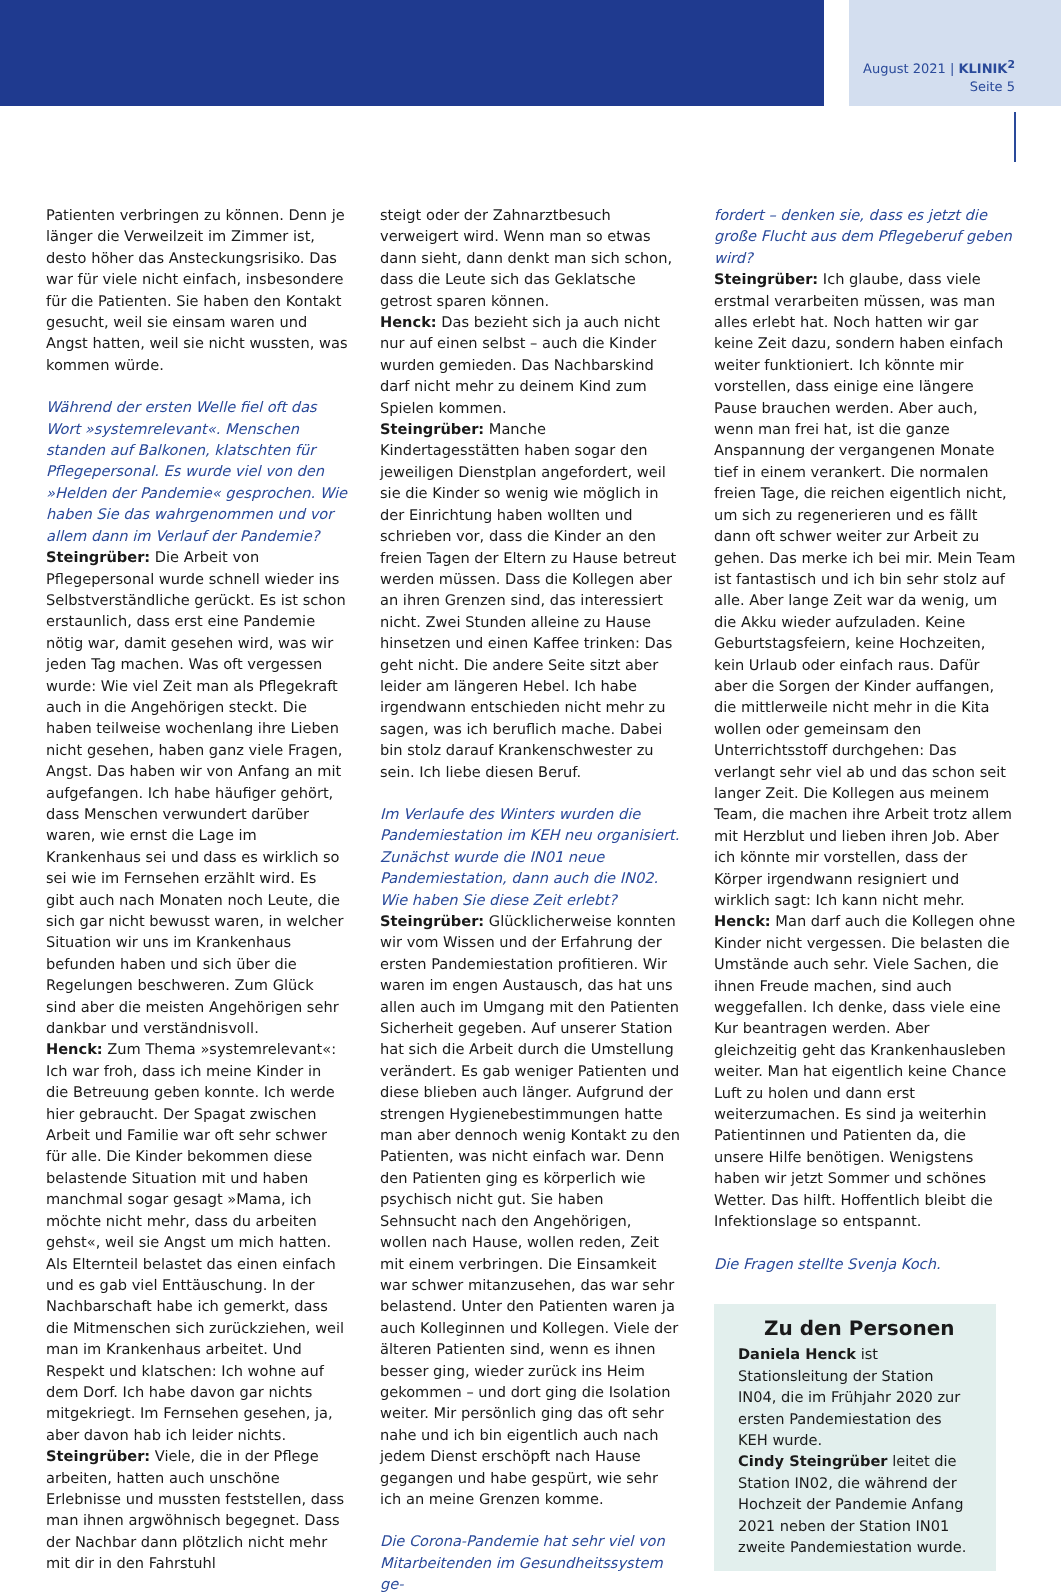August 2021 | KLINIK<sup>2</sup>
Seite 5
Patienten verbringen zu können. Denn je länger die Verweilzeit im Zimmer ist, desto höher das Ansteckungsrisiko. Das war für viele nicht einfach, insbesondere für die Patienten. Sie haben den Kontakt gesucht, weil sie einsam waren und Angst hatten, weil sie nicht wussten, was kommen würde.
Während der ersten Welle fiel oft das Wort »systemrelevant«. Menschen standen auf Balkonen, klatschten für Pflegepersonal. Es wurde viel von den »Helden der Pandemie« gesprochen. Wie haben Sie das wahrgenommen und vor allem dann im Verlauf der Pandemie?
Steingrüber: Die Arbeit von Pflegepersonal wurde schnell wieder ins Selbstverständliche gerückt. Es ist schon erstaunlich, dass erst eine Pandemie nötig war, damit gesehen wird, was wir jeden Tag machen. Was oft vergessen wurde: Wie viel Zeit man als Pflegekraft auch in die Angehörigen steckt. Die haben teilweise wochenlang ihre Lieben nicht gesehen, haben ganz viele Fragen, Angst. Das haben wir von Anfang an mit aufgefangen. Ich habe häufiger gehört, dass Menschen verwundert darüber waren, wie ernst die Lage im Krankenhaus sei und dass es wirklich so sei wie im Fernsehen erzählt wird. Es gibt auch nach Monaten noch Leute, die sich gar nicht bewusst waren, in welcher Situation wir uns im Krankenhaus befunden haben und sich über die Regelungen beschweren. Zum Glück sind aber die meisten Angehörigen sehr dankbar und verständnisvoll.
Henck: Zum Thema »systemrelevant«: Ich war froh, dass ich meine Kinder in die Betreuung geben konnte. Ich werde hier gebraucht. Der Spagat zwischen Arbeit und Familie war oft sehr schwer für alle. Die Kinder bekommen diese belastende Situation mit und haben manchmal sogar gesagt »Mama, ich möchte nicht mehr, dass du arbeiten gehst«, weil sie Angst um mich hatten. Als Elternteil belastet das einen einfach und es gab viel Enttäuschung. In der Nachbarschaft habe ich gemerkt, dass die Mitmenschen sich zurückziehen, weil man im Krankenhaus arbeitet. Und Respekt und klatschen: Ich wohne auf dem Dorf. Ich habe davon gar nichts mitgekriegt. Im Fernsehen gesehen, ja, aber davon hab ich leider nichts.
Steingrüber: Viele, die in der Pflege arbeiten, hatten auch unschöne Erlebnisse und mussten feststellen, dass man ihnen argwöhnisch begegnet. Dass der Nachbar dann plötzlich nicht mehr mit dir in den Fahrstuhl
steigt oder der Zahnarztbesuch verweigert wird. Wenn man so etwas dann sieht, dann denkt man sich schon, dass die Leute sich das Geklatsche getrost sparen können.
Henck: Das bezieht sich ja auch nicht nur auf einen selbst – auch die Kinder wurden gemieden. Das Nachbarskind darf nicht mehr zu deinem Kind zum Spielen kommen.
Steingrüber: Manche Kindertagesstätten haben sogar den jeweiligen Dienstplan angefordert, weil sie die Kinder so wenig wie möglich in der Einrichtung haben wollten und schrieben vor, dass die Kinder an den freien Tagen der Eltern zu Hause betreut werden müssen. Dass die Kollegen aber an ihren Grenzen sind, das interessiert nicht. Zwei Stunden alleine zu Hause hinsetzen und einen Kaffee trinken: Das geht nicht. Die andere Seite sitzt aber leider am längeren Hebel. Ich habe irgendwann entschieden nicht mehr zu sagen, was ich beruflich mache. Dabei bin stolz darauf Krankenschwester zu sein. Ich liebe diesen Beruf.
Im Verlaufe des Winters wurden die Pandemiestation im KEH neu organisiert. Zunächst wurde die IN01 neue Pandemiestation, dann auch die IN02. Wie haben Sie diese Zeit erlebt?
Steingrüber: Glücklicherweise konnten wir vom Wissen und der Erfahrung der ersten Pandemiestation profitieren. Wir waren im engen Austausch, das hat uns allen auch im Umgang mit den Patienten Sicherheit gegeben. Auf unserer Station hat sich die Arbeit durch die Umstellung verändert. Es gab weniger Patienten und diese blieben auch länger. Aufgrund der strengen Hygienebestimmungen hatte man aber dennoch wenig Kontakt zu den Patienten, was nicht einfach war. Denn den Patienten ging es körperlich wie psychisch nicht gut. Sie haben Sehnsucht nach den Angehörigen, wollen nach Hause, wollen reden, Zeit mit einem verbringen. Die Einsamkeit war schwer mitanzusehen, das war sehr belastend. Unter den Patienten waren ja auch Kolleginnen und Kollegen. Viele der älteren Patienten sind, wenn es ihnen besser ging, wieder zurück ins Heim gekommen – und dort ging die Isolation weiter. Mir persönlich ging das oft sehr nahe und ich bin eigentlich auch nach jedem Dienst erschöpft nach Hause gegangen und habe gespürt, wie sehr ich an meine Grenzen komme.
Die Corona-Pandemie hat sehr viel von Mitarbeitenden im Gesundheitssystem ge-
fordert – denken sie, dass es jetzt die große Flucht aus dem Pflegeberuf geben wird?
Steingrüber: Ich glaube, dass viele erstmal verarbeiten müssen, was man alles erlebt hat. Noch hatten wir gar keine Zeit dazu, sondern haben einfach weiter funktioniert. Ich könnte mir vorstellen, dass einige eine längere Pause brauchen werden. Aber auch, wenn man frei hat, ist die ganze Anspannung der vergangenen Monate tief in einem verankert. Die normalen freien Tage, die reichen eigentlich nicht, um sich zu regenerieren und es fällt dann oft schwer weiter zur Arbeit zu gehen. Das merke ich bei mir. Mein Team ist fantastisch und ich bin sehr stolz auf alle. Aber lange Zeit war da wenig, um die Akku wieder aufzuladen. Keine Geburtstagsfeiern, keine Hochzeiten, kein Urlaub oder einfach raus. Dafür aber die Sorgen der Kinder auffangen, die mittlerweile nicht mehr in die Kita wollen oder gemeinsam den Unterrichtsstoff durchgehen: Das verlangt sehr viel ab und das schon seit langer Zeit. Die Kollegen aus meinem Team, die machen ihre Arbeit trotz allem mit Herzblut und lieben ihren Job. Aber ich könnte mir vorstellen, dass der Körper irgendwann resigniert und wirklich sagt: Ich kann nicht mehr.
Henck: Man darf auch die Kollegen ohne Kinder nicht vergessen. Die belasten die Umstände auch sehr. Viele Sachen, die ihnen Freude machen, sind auch weggefallen. Ich denke, dass viele eine Kur beantragen werden. Aber gleichzeitig geht das Krankenhausleben weiter. Man hat eigentlich keine Chance Luft zu holen und dann erst weiterzumachen. Es sind ja weiterhin Patientinnen und Patienten da, die unsere Hilfe benötigen. Wenigstens haben wir jetzt Sommer und schönes Wetter. Das hilft. Hoffentlich bleibt die Infektionslage so entspannt.
Die Fragen stellte Svenja Koch.
Zu den Personen
Daniela Henck ist Stationsleitung der Station IN04, die im Frühjahr 2020 zur ersten Pandemiestation des KEH wurde.
Cindy Steingrüber leitet die Station IN02, die während der Hochzeit der Pandemie Anfang 2021 neben der Station IN01 zweite Pandemiestation wurde.